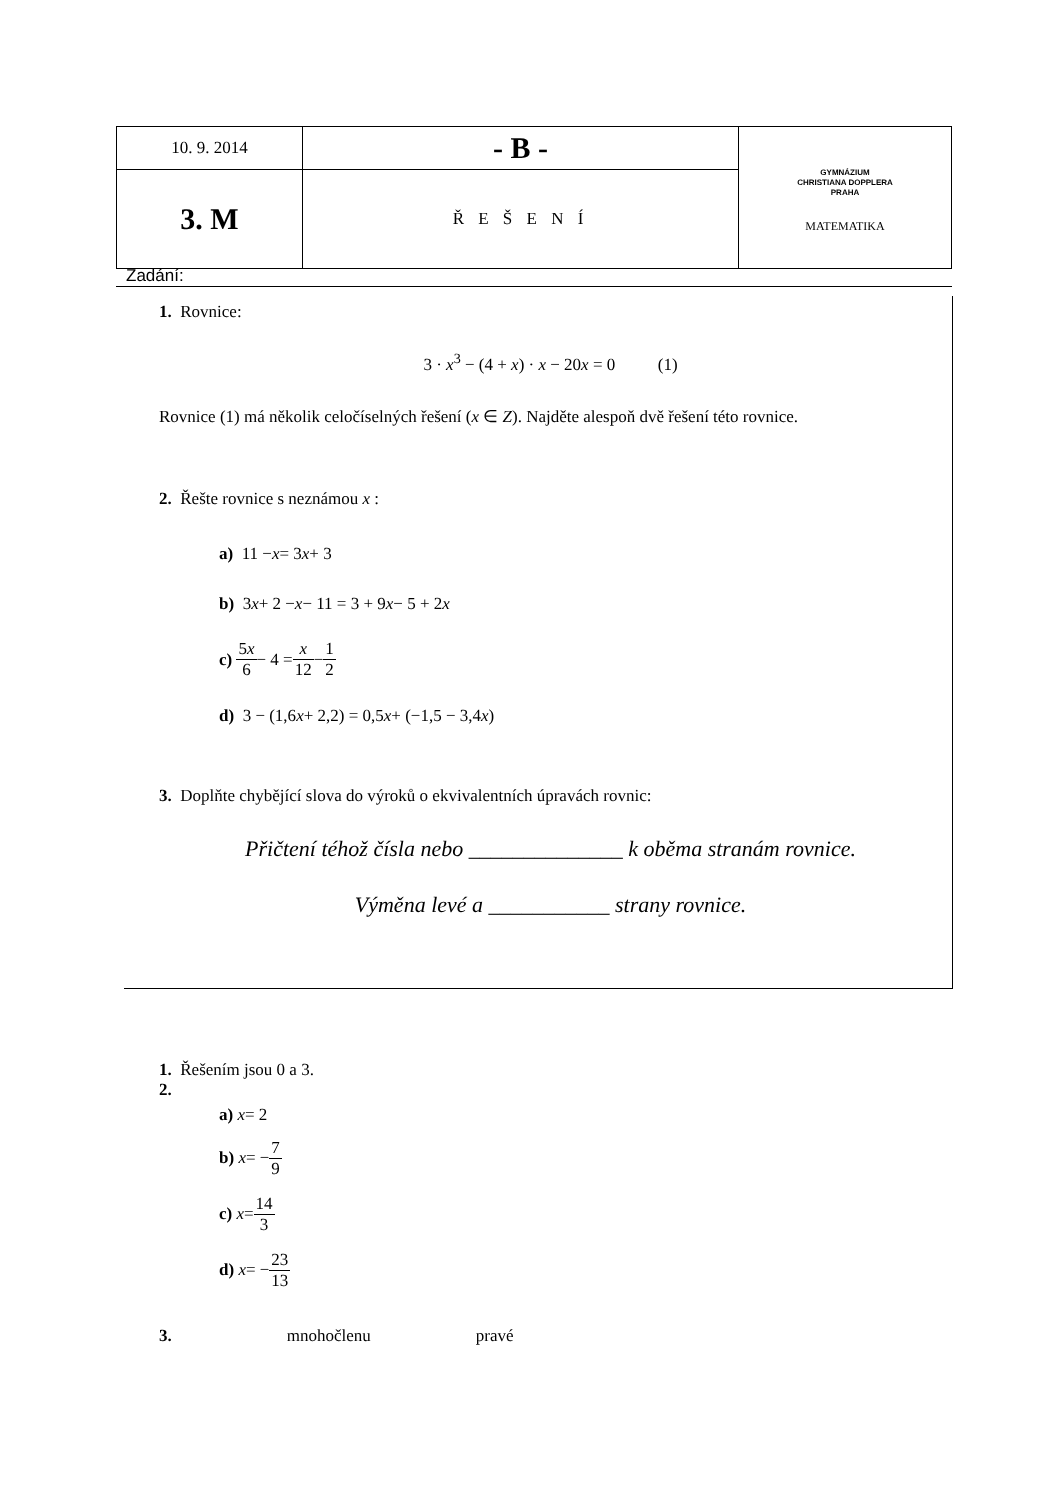| 10. 9. 2014 | - B - | GYMNÁZIUM CHRISTIANA DOPPLERA PRAHA MATEMATIKA |
| 3. M | Ř E Š E N Í | |
Zadání:
1. Rovnice:
3 · x<sup>3</sup> − (4 + x) · x − 20x = 0 (1)
Rovnice (1) má několik celočíselných řešení (x ∈ Z). Najděte alespoň dvě řešení této rovnice.
2. Řešte rovnice s neznámou x :
a) 11 − x = 3 x + 3
b) 3 x + 2 − x − 11 = 3 + 9 x − 5 + 2 x
c) 5x 6 − 4 = x 12 − 1 2
d) 3 − (1,6 x + 2,2) = 0,5 x + (−1,5 − 3,4 x)
3. Doplňte chybějící slova do výroků o ekvivalentních úpravách rovnic:
Přičtení téhož čísla nebo ______________ k oběma stranám rovnice.
Výměna levé a ___________ strany rovnice.
1. Řešením jsou 0 a 3.
2.
a) x = 2
b) x = − 7 9
c) x = 14 3
d) x = − 23 13
3. mnohočlenu pravé